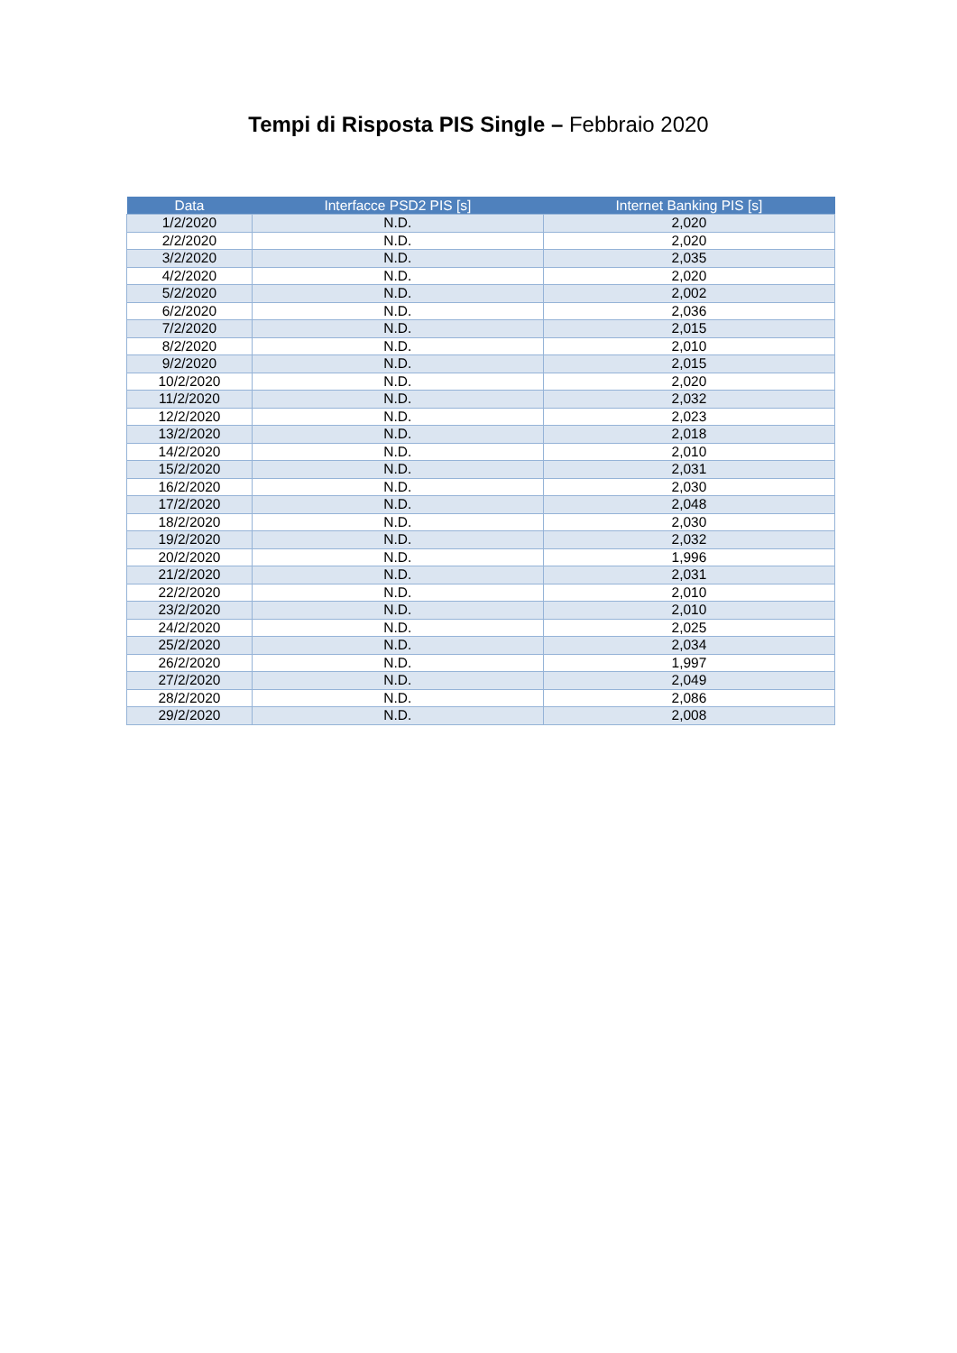Tempi di Risposta PIS Single – Febbraio 2020
| Data | Interfacce PSD2 PIS [s] | Internet Banking PIS [s] |
| --- | --- | --- |
| 1/2/2020 | N.D. | 2,020 |
| 2/2/2020 | N.D. | 2,020 |
| 3/2/2020 | N.D. | 2,035 |
| 4/2/2020 | N.D. | 2,020 |
| 5/2/2020 | N.D. | 2,002 |
| 6/2/2020 | N.D. | 2,036 |
| 7/2/2020 | N.D. | 2,015 |
| 8/2/2020 | N.D. | 2,010 |
| 9/2/2020 | N.D. | 2,015 |
| 10/2/2020 | N.D. | 2,020 |
| 11/2/2020 | N.D. | 2,032 |
| 12/2/2020 | N.D. | 2,023 |
| 13/2/2020 | N.D. | 2,018 |
| 14/2/2020 | N.D. | 2,010 |
| 15/2/2020 | N.D. | 2,031 |
| 16/2/2020 | N.D. | 2,030 |
| 17/2/2020 | N.D. | 2,048 |
| 18/2/2020 | N.D. | 2,030 |
| 19/2/2020 | N.D. | 2,032 |
| 20/2/2020 | N.D. | 1,996 |
| 21/2/2020 | N.D. | 2,031 |
| 22/2/2020 | N.D. | 2,010 |
| 23/2/2020 | N.D. | 2,010 |
| 24/2/2020 | N.D. | 2,025 |
| 25/2/2020 | N.D. | 2,034 |
| 26/2/2020 | N.D. | 1,997 |
| 27/2/2020 | N.D. | 2,049 |
| 28/2/2020 | N.D. | 2,086 |
| 29/2/2020 | N.D. | 2,008 |